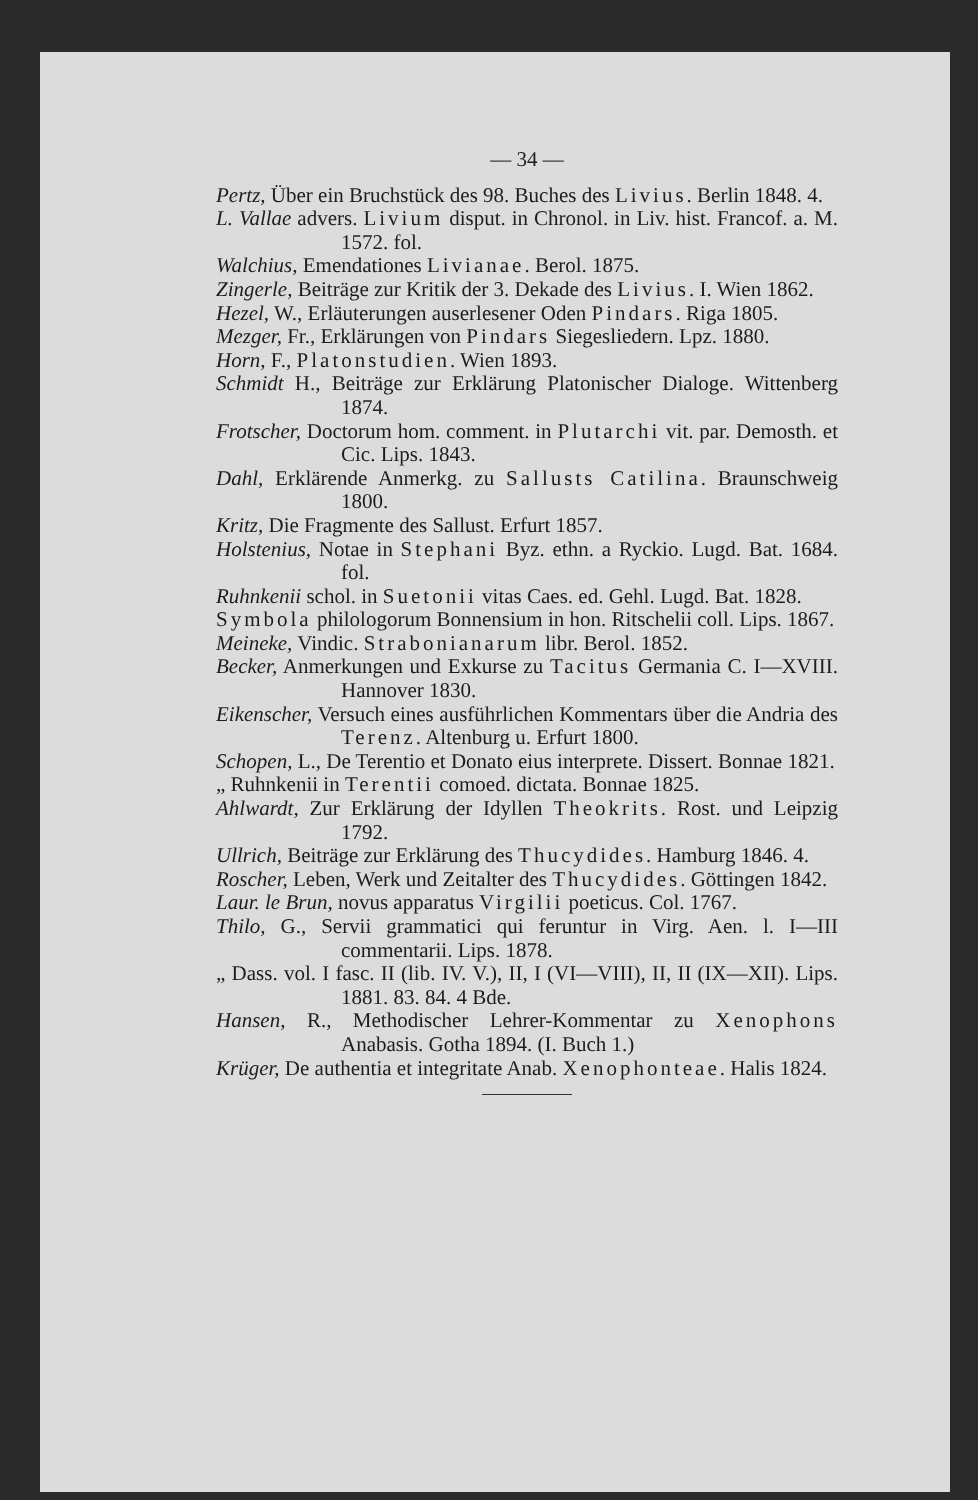— 34 —
Pertz, Über ein Bruchstück des 98. Buches des Livius. Berlin 1848. 4.
L. Vallae advers. Livium disput. in Chronol. in Liv. hist. Francof. a. M. 1572. fol.
Walchius, Emendationes Livianae. Berol. 1875.
Zingerle, Beiträge zur Kritik der 3. Dekade des Livius. I. Wien 1862.
Hezel, W., Erläuterungen auserlesener Oden Pindars. Riga 1805.
Mezger, Fr., Erklärungen von Pindars Siegesliedern. Lpz. 1880.
Horn, F., Platonstudien. Wien 1893.
Schmidt H., Beiträge zur Erklärung Platonischer Dialoge. Wittenberg 1874.
Frotscher, Doctorum hom. comment. in Plutarchi vit. par. Demosth. et Cic. Lips. 1843.
Dahl, Erklärende Anmerkg. zu Sallusts Catilina. Braunschweig 1800.
Kritz, Die Fragmente des Sallust. Erfurt 1857.
Holstenius, Notae in Stephani Byz. ethn. a Ryckio. Lugd. Bat. 1684. fol.
Ruhnkenii schol. in Suetonii vitas Caes. ed. Gehl. Lugd. Bat. 1828.
Symbola philologorum Bonnensium in hon. Ritschelii coll. Lips. 1867.
Meineke, Vindic. Strabonianarum libr. Berol. 1852.
Becker, Anmerkungen und Exkurse zu Tacitus Germania C. I—XVIII. Hannover 1830.
Eikenscher, Versuch eines ausführlichen Kommentars über die Andria des Terenz. Altenburg u. Erfurt 1800.
Schopen, L., De Terentio et Donato eius interprete. Dissert. Bonnae 1821.
„ Ruhnkenii in Terentii comoed. dictata. Bonnae 1825.
Ahlwardt, Zur Erklärung der Idyllen Theokrits. Rost. und Leipzig 1792.
Ullrich, Beiträge zur Erklärung des Thucydides. Hamburg 1846. 4.
Roscher, Leben, Werk und Zeitalter des Thucydides. Göttingen 1842.
Laur. le Brun, novus apparatus Virgilii poeticus. Col. 1767.
Thilo, G., Servii grammatici qui feruntur in Virg. Aen. l. I—III commentarii. Lips. 1878.
„ Dass. vol. I fasc. II (lib. IV. V.), II, I (VI—VIII), II, II (IX—XII). Lips. 1881. 83. 84. 4 Bde.
Hansen, R., Methodischer Lehrer-Kommentar zu Xenophons Anabasis. Gotha 1894. (I. Buch 1.)
Krüger, De authentia et integritate Anab. Xenophonteae. Halis 1824.